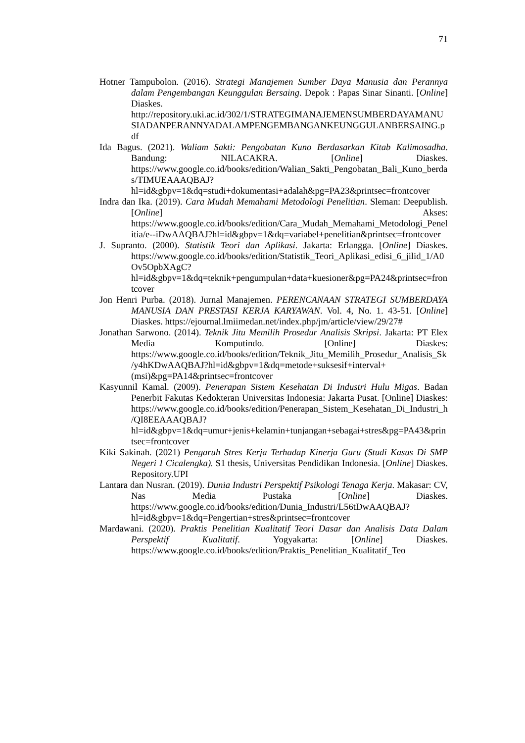71
Hotner Tampubolon. (2016). Strategi Manajemen Sumber Daya Manusia dan Perannya dalam Pengembangan Keunggulan Bersaing. Depok : Papas Sinar Sinanti. [Online] Diaskes. http://repository.uki.ac.id/302/1/STRATEGIMANAJEMENSUMBERDAYAMANUSIADANPERANNYADALAMPENGEMBANGANKEUNGGULANBERSAING.pdf
Ida Bagus. (2021). Waliam Sakti: Pengobatan Kuno Berdasarkan Kitab Kalimosadha. Bandung: NILACAKRA. [Online] Diaskes. https://www.google.co.id/books/edition/Walian_Sakti_Pengobatan_Bali_Kuno_berdas/TIMUEAAAQBAJ?hl=id&gbpv=1&dq=studi+dokumentasi+adalah&pg=PA23&printsec=frontcover
Indra dan Ika. (2019). Cara Mudah Memahami Metodologi Penelitian. Sleman: Deepublish. [Online] Akses: https://www.google.co.id/books/edition/Cara_Mudah_Memahami_Metodologi_Penelitia/e--iDwAAQBAJ?hl=id&gbpv=1&dq=variabel+penelitian&printsec=frontcover
J. Supranto. (2000). Statistik Teori dan Aplikasi. Jakarta: Erlangga. [Online] Diaskes. https://www.google.co.id/books/edition/Statistik_Teori_Aplikasi_edisi_6_jilid_1/A0Ov5OpbXAgC?hl=id&gbpv=1&dq=teknik+pengumpulan+data+kuesioner&pg=PA24&printsec=frontcover
Jon Henri Purba. (2018). Jurnal Manajemen. PERENCANAAN STRATEGI SUMBERDAYA MANUSIA DAN PRESTASI KERJA KARYAWAN. Vol. 4, No. 1. 43-51. [Online] Diaskes. https://ejournal.lmiimedan.net/index.php/jm/article/view/29/27#
Jonathan Sarwono. (2014). Teknik Jitu Memilih Prosedur Analisis Skripsi. Jakarta: PT Elex Media Komputindo. [Online] Diaskes: https://www.google.co.id/books/edition/Teknik_Jitu_Memilih_Prosedur_Analisis_Sk/y4hKDwAAQBAJ?hl=id&gbpv=1&dq=metode+suksesif+interval+(msi)&pg=PA14&printsec=frontcover
Kasyunnil Kamal. (2009). Penerapan Sistem Kesehatan Di Industri Hulu Migas. Badan Penerbit Fakutas Kedokteran Universitas Indonesia: Jakarta Pusat. [Online] Diaskes: https://www.google.co.id/books/edition/Penerapan_Sistem_Kesehatan_Di_Industri_h/QI8EEAAAQBAJ?hl=id&gbpv=1&dq=umur+jenis+kelamin+tunjangan+sebagai+stres&pg=PA43&printsec=frontcover
Kiki Sakinah. (2021) Pengaruh Stres Kerja Terhadap Kinerja Guru (Studi Kasus Di SMP Negeri 1 Cicalengka). S1 thesis, Universitas Pendidikan Indonesia. [Online] Diaskes. Repository.UPI
Lantara dan Nusran. (2019). Dunia Industri Perspektif Psikologi Tenaga Kerja. Makasar: CV, Nas Media Pustaka [Online] Diaskes. https://www.google.co.id/books/edition/Dunia_Industri/L56tDwAAQBAJ?hl=id&gbpv=1&dq=Pengertian+stres&printsec=frontcover
Mardawani. (2020). Praktis Penelitian Kualitatif Teori Dasar dan Analisis Data Dalam Perspektif Kualitatif. Yogyakarta: [Online] Diaskes. https://www.google.co.id/books/edition/Praktis_Penelitian_Kualitatif_Teo